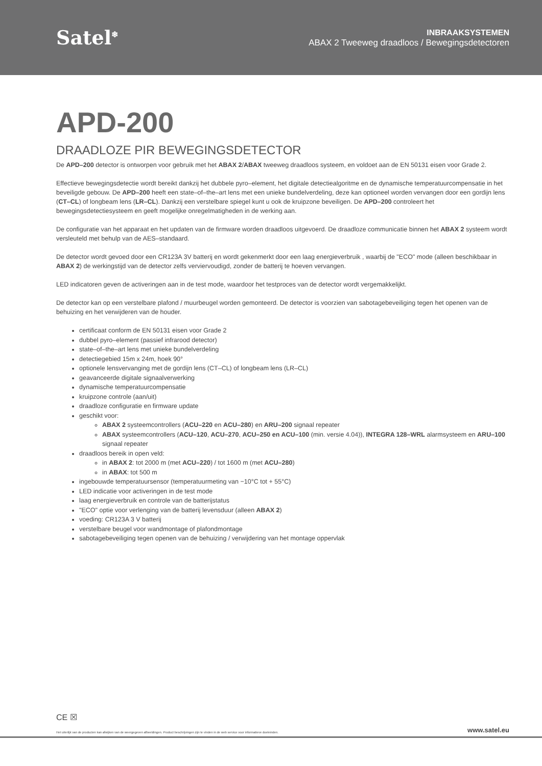Satel<sup>❄</sup>
INBRAAKSYSTEMEN
ABAX 2 Tweeweg draadloos / Bewegingsdetectoren
APD-200
DRAADLOZE PIR BEWEGINGSDETECTOR
De APD–200 detector is ontworpen voor gebruik met het ABAX 2/ABAX tweeweg draadloos systeem, en voldoet aan de EN 50131 eisen voor Grade 2.
Effectieve bewegingsdetectie wordt bereikt dankzij het dubbele pyro–element, het digitale detectiealgoritme en de dynamische temperatuurcompensatie in het beveiligde gebouw. De APD–200 heeft een state–of–the–art lens met een unieke bundelverdeling, deze kan optioneel worden vervangen door een gordijn lens (CT–CL) of longbeam lens (LR–CL). Dankzij een verstelbare spiegel kunt u ook de kruipzone beveiligen. De APD–200 controleert het bewegingsdetectiesysteem en geeft mogelijke onregelmatigheden in de werking aan.
De configuratie van het apparaat en het updaten van de firmware worden draadloos uitgevoerd. De draadloze communicatie binnen het ABAX 2 systeem wordt versleuteld met behulp van de AES–standaard.
De detector wordt gevoed door een CR123A 3V batterij en wordt gekenmerkt door een laag energieverbruik , waarbij de "ECO" mode (alleen beschikbaar in ABAX 2) de werkingstijd van de detector zelfs verviervoudigd, zonder de batterij te hoeven vervangen.
LED indicatoren geven de activeringen aan in de test mode, waardoor het testproces van de detector wordt vergemakkelijkt.
De detector kan op een verstelbare plafond / muurbeugel worden gemonteerd. De detector is voorzien van sabotagebeveiliging tegen het openen van de behuizing en het verwijderen van de houder.
certificaat conform de EN 50131 eisen voor Grade 2
dubbel pyro–element (passief infrarood detector)
state–of–the–art lens met unieke bundelverdeling
detectiegebied 15m x 24m, hoek 90°
optionele lensvervanging met de gordijn lens (CT–CL) of longbeam lens (LR–CL)
geavanceerde digitale signaalverwerking
dynamische temperatuurcompensatie
kruipzone controle (aan/uit)
draadloze configuratie en firmware update
geschikt voor:
ABAX 2 systeemcontrollers (ACU–220 en ACU–280) en ARU–200 signaal repeater
ABAX systeemcontrollers (ACU–120, ACU–270, ACU–250 en ACU–100 (min. versie 4.04)), INTEGRA 128–WRL alarmsysteem en ARU–100 signaal repeater
draadloos bereik in open veld:
in ABAX 2: tot 2000 m (met ACU–220) / tot 1600 m (met ACU–280)
in ABAX: tot 500 m
ingebouwde temperatuursensor (temperatuurmeting van −10°C tot + 55°C)
LED indicatie voor activeringen in de test mode
laag energieverbruik en controle van de batterijstatus
"ECO" optie voor verlenging van de batterij levensduur (alleen ABAX 2)
voeding: CR123A 3 V batterij
verstelbare beugel voor wandmontage of plafondmontage
sabotagebeveiliging tegen openen van de behuizing / verwijdering van het montage oppervlak
CE ☒
Het uiterlijk van de producten kan afwijken van de weergegeven afbeeldingen. Product beschrijvingen zijn te vinden in de web service voor informatieve doeleinden. www.satel.eu